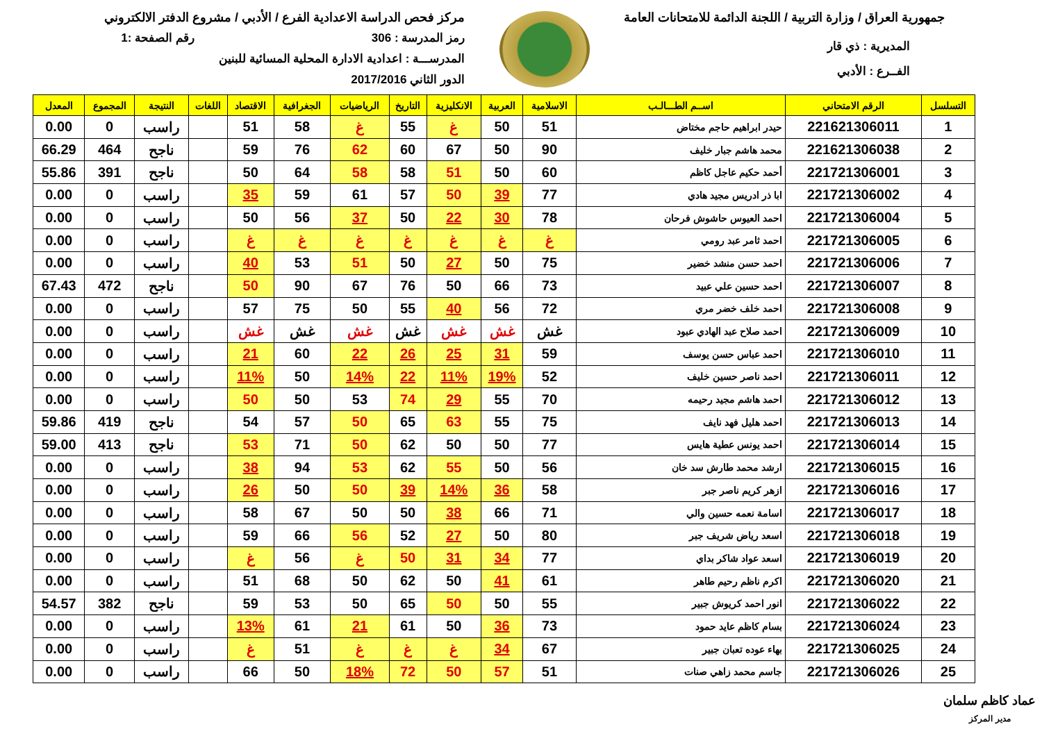جمهورية العراق / وزارة التربية / اللجنة الدائمة للامتحانات العامة
المديرية : ذي قار
الفــرع : الأدبي
مركز فحص الدراسة الاعدادية الفرع / الأدبي / مشروع الدفتر الالكتروني
رمز المدرسة : 306 رقم الصفحة :1
المدرســـة : اعدادية الادارة المحلية المسائية للبنين
الدور الثاني 2017/2016
| التسلسل | الرقم الامتحاني | اســم الطـــالـب | الاسلامية | العربية | الانكليزية | التاريخ | الرياضيات | الجغرافية | الاقتصاد | اللغات | النتيجة | المجموع | المعدل |
| --- | --- | --- | --- | --- | --- | --- | --- | --- | --- | --- | --- | --- | --- |
| 1 | 221621306011 | حيدر ابراهيم حاجم مختاض | 51 | 50 | غ | 55 | غ | 58 | 51 | | راسب | 0 | 0.00 |
| 2 | 221621306038 | محمد هاشم جبار خليف | 90 | 50 | 67 | 60 | 62 | 76 | 59 | | ناجح | 464 | 66.29 |
| 3 | 221721306001 | أحمد حكيم عاجل كاظم | 60 | 50 | 51 | 58 | 58 | 64 | 50 | | ناجح | 391 | 55.86 |
| 4 | 221721306002 | ابا ذر ادريس مجيد هادي | 77 | 39 | 50 | 57 | 61 | 59 | 35 | | راسب | 0 | 0.00 |
| 5 | 221721306004 | احمد العيوس حاشوش فرحان | 78 | 30 | 22 | 50 | 37 | 56 | 50 | | راسب | 0 | 0.00 |
| 6 | 221721306005 | احمد ثامر عبد رومي | غ | غ | غ | غ | غ | غ | غ | | راسب | 0 | 0.00 |
| 7 | 221721306006 | احمد حسن منشد خضير | 75 | 50 | 27 | 50 | 51 | 53 | 40 | | راسب | 0 | 0.00 |
| 8 | 221721306007 | احمد حسين علي عبيد | 73 | 66 | 50 | 76 | 67 | 90 | 50 | | ناجح | 472 | 67.43 |
| 9 | 221721306008 | احمد خلف خضر مري | 72 | 56 | 40 | 55 | 50 | 75 | 57 | | راسب | 0 | 0.00 |
| 10 | 221721306009 | احمد صلاح عبد الهادي عبود | غش | غش | غش | غش | غش | غش | غش | | راسب | 0 | 0.00 |
| 11 | 221721306010 | احمد عباس حسن يوسف | 59 | 31 | 25 | 26 | 22 | 60 | 21 | | راسب | 0 | 0.00 |
| 12 | 221721306011 | احمد ناصر حسين خليف | 52 | 19% | 11% | 22 | 14% | 50 | 11% | | راسب | 0 | 0.00 |
| 13 | 221721306012 | احمد هاشم مجيد رحيمه | 70 | 55 | 29 | 74 | 53 | 50 | 50 | | راسب | 0 | 0.00 |
| 14 | 221721306013 | احمد هليل فهد نايف | 75 | 55 | 63 | 65 | 50 | 57 | 54 | | ناجح | 419 | 59.86 |
| 15 | 221721306014 | احمد يونس عطية هايس | 77 | 50 | 50 | 62 | 50 | 71 | 53 | | ناجح | 413 | 59.00 |
| 16 | 221721306015 | ارشد محمد طارش سد خان | 56 | 50 | 55 | 62 | 53 | 94 | 38 | | راسب | 0 | 0.00 |
| 17 | 221721306016 | ازهر كريم ناصر جبر | 58 | 36 | 14% | 39 | 50 | 50 | 26 | | راسب | 0 | 0.00 |
| 18 | 221721306017 | اسامة نعمه حسين والي | 71 | 66 | 38 | 50 | 50 | 67 | 58 | | راسب | 0 | 0.00 |
| 19 | 221721306018 | اسعد رياض شريف جبر | 80 | 50 | 27 | 52 | 56 | 66 | 59 | | راسب | 0 | 0.00 |
| 20 | 221721306019 | اسعد عواد شاكر بداي | 77 | 34 | 31 | 50 | غ | 56 | غ | | راسب | 0 | 0.00 |
| 21 | 221721306020 | اكرم ناظم رحيم طاهر | 61 | 41 | 50 | 62 | 50 | 68 | 51 | | راسب | 0 | 0.00 |
| 22 | 221721306022 | انور احمد كريوش جبير | 55 | 50 | 50 | 65 | 50 | 53 | 59 | | ناجح | 382 | 54.57 |
| 23 | 221721306024 | بسام كاظم عايد حمود | 73 | 36 | 50 | 61 | 21 | 61 | 13% | | راسب | 0 | 0.00 |
| 24 | 221721306025 | بهاء عوده تعبان جبير | 67 | 34 | غ | غ | غ | 51 | غ | | راسب | 0 | 0.00 |
| 25 | 221721306026 | جاسم محمد زاهي صنات | 51 | 57 | 50 | 72 | 18% | 50 | 66 | | راسب | 0 | 0.00 |
عماد كاظم سلمان
مدير المركز